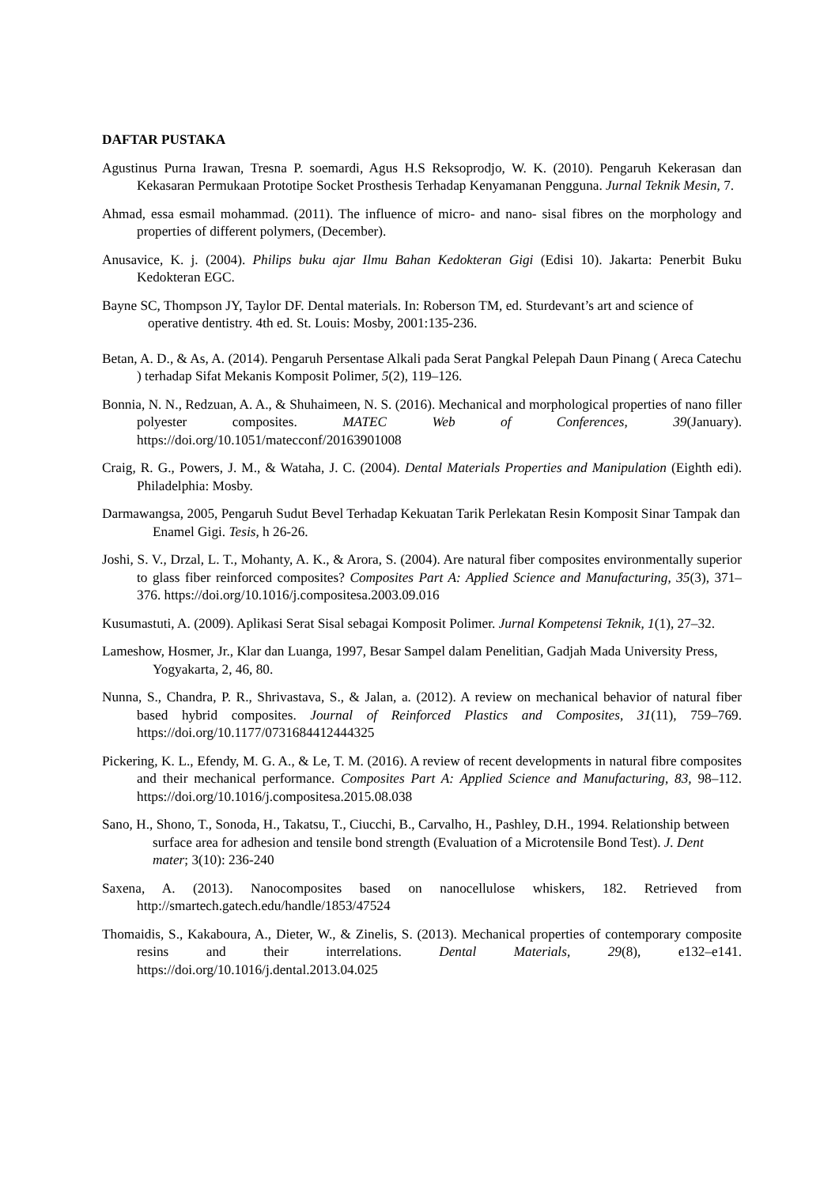DAFTAR PUSTAKA
Agustinus Purna Irawan, Tresna P. soemardi, Agus H.S Reksoprodjo, W. K. (2010). Pengaruh Kekerasan dan Kekasaran Permukaan Prototipe Socket Prosthesis Terhadap Kenyamanan Pengguna. Jurnal Teknik Mesin, 7.
Ahmad, essa esmail mohammad. (2011). The influence of micro- and nano- sisal fibres on the morphology and properties of different polymers, (December).
Anusavice, K. j. (2004). Philips buku ajar Ilmu Bahan Kedokteran Gigi (Edisi 10). Jakarta: Penerbit Buku Kedokteran EGC.
Bayne SC, Thompson JY, Taylor DF. Dental materials. In: Roberson TM, ed. Sturdevant’s art and science of operative dentistry. 4th ed. St. Louis: Mosby, 2001:135-236.
Betan, A. D., & As, A. (2014). Pengaruh Persentase Alkali pada Serat Pangkal Pelepah Daun Pinang ( Areca Catechu ) terhadap Sifat Mekanis Komposit Polimer, 5(2), 119–126.
Bonnia, N. N., Redzuan, A. A., & Shuhaimeen, N. S. (2016). Mechanical and morphological properties of nano filler polyester composites. MATEC Web of Conferences, 39(January). https://doi.org/10.1051/matecconf/20163901008
Craig, R. G., Powers, J. M., & Wataha, J. C. (2004). Dental Materials Properties and Manipulation (Eighth edi). Philadelphia: Mosby.
Darmawangsa, 2005, Pengaruh Sudut Bevel Terhadap Kekuatan Tarik Perlekatan Resin Komposit Sinar Tampak dan Enamel Gigi. Tesis, h 26-26.
Joshi, S. V., Drzal, L. T., Mohanty, A. K., & Arora, S. (2004). Are natural fiber composites environmentally superior to glass fiber reinforced composites? Composites Part A: Applied Science and Manufacturing, 35(3), 371–376. https://doi.org/10.1016/j.compositesa.2003.09.016
Kusumastuti, A. (2009). Aplikasi Serat Sisal sebagai Komposit Polimer. Jurnal Kompetensi Teknik, 1(1), 27–32.
Lameshow, Hosmer, Jr., Klar dan Luanga, 1997, Besar Sampel dalam Penelitian, Gadjah Mada University Press, Yogyakarta, 2, 46, 80.
Nunna, S., Chandra, P. R., Shrivastava, S., & Jalan, a. (2012). A review on mechanical behavior of natural fiber based hybrid composites. Journal of Reinforced Plastics and Composites, 31(11), 759–769. https://doi.org/10.1177/0731684412444325
Pickering, K. L., Efendy, M. G. A., & Le, T. M. (2016). A review of recent developments in natural fibre composites and their mechanical performance. Composites Part A: Applied Science and Manufacturing, 83, 98–112. https://doi.org/10.1016/j.compositesa.2015.08.038
Sano, H., Shono, T., Sonoda, H., Takatsu, T., Ciucchi, B., Carvalho, H., Pashley, D.H., 1994. Relationship between surface area for adhesion and tensile bond strength (Evaluation of a Microtensile Bond Test). J. Dent mater; 3(10): 236-240
Saxena, A. (2013). Nanocomposites based on nanocellulose whiskers, 182. Retrieved from http://smartech.gatech.edu/handle/1853/47524
Thomaidis, S., Kakaboura, A., Dieter, W., & Zinelis, S. (2013). Mechanical properties of contemporary composite resins and their interrelations. Dental Materials, 29(8), e132–e141. https://doi.org/10.1016/j.dental.2013.04.025